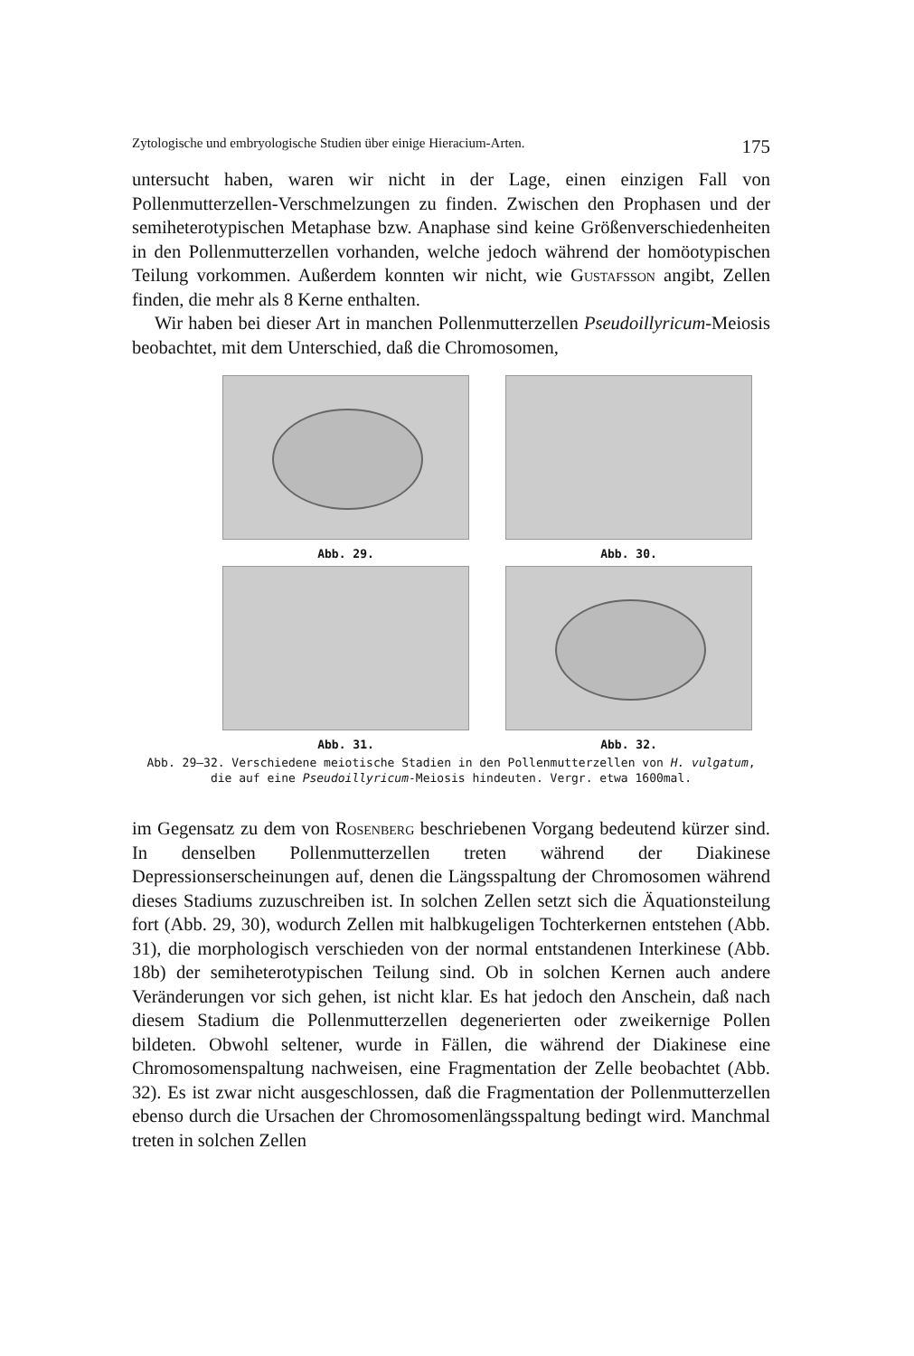Zytologische und embryologische Studien über einige Hieracium-Arten. 175
untersucht haben, waren wir nicht in der Lage, einen einzigen Fall von Pollenmutterzellen-Verschmelzungen zu finden. Zwischen den Prophasen und der semiheterotypischen Metaphase bzw. Anaphase sind keine Größenverschiedenheiten in den Pollenmutterzellen vorhanden, welche jedoch während der homöotypischen Teilung vorkommen. Außerdem konnten wir nicht, wie Gustafsson angibt, Zellen finden, die mehr als 8 Kerne enthalten.
Wir haben bei dieser Art in manchen Pollenmutterzellen Pseudoillyricum-Meiosis beobachtet, mit dem Unterschied, daß die Chromosomen,
Abb. 29.
Abb. 30.
Abb. 31.
Abb. 32.
Abb. 29—32. Verschiedene meiotische Stadien in den Pollenmutterzellen von H. vulgatum,
die auf eine Pseudoillyricum-Meiosis hindeuten. Vergr. etwa 1600mal.
im Gegensatz zu dem von Rosenberg beschriebenen Vorgang bedeutend kürzer sind. In denselben Pollenmutterzellen treten während der Diakinese Depressionserscheinungen auf, denen die Längsspaltung der Chromosomen während dieses Stadiums zuzuschreiben ist. In solchen Zellen setzt sich die Äquationsteilung fort (Abb. 29, 30), wodurch Zellen mit halbkugeligen Tochterkernen entstehen (Abb. 31), die morphologisch verschieden von der normal entstandenen Interkinese (Abb. 18b) der semiheterotypischen Teilung sind. Ob in solchen Kernen auch andere Veränderungen vor sich gehen, ist nicht klar. Es hat jedoch den Anschein, daß nach diesem Stadium die Pollenmutterzellen degenerierten oder zweikernige Pollen bildeten. Obwohl seltener, wurde in Fällen, die während der Diakinese eine Chromosomenspaltung nachweisen, eine Fragmentation der Zelle beobachtet (Abb. 32). Es ist zwar nicht ausgeschlossen, daß die Fragmentation der Pollenmutterzellen ebenso durch die Ursachen der Chromosomenlängsspaltung bedingt wird. Manchmal treten in solchen Zellen